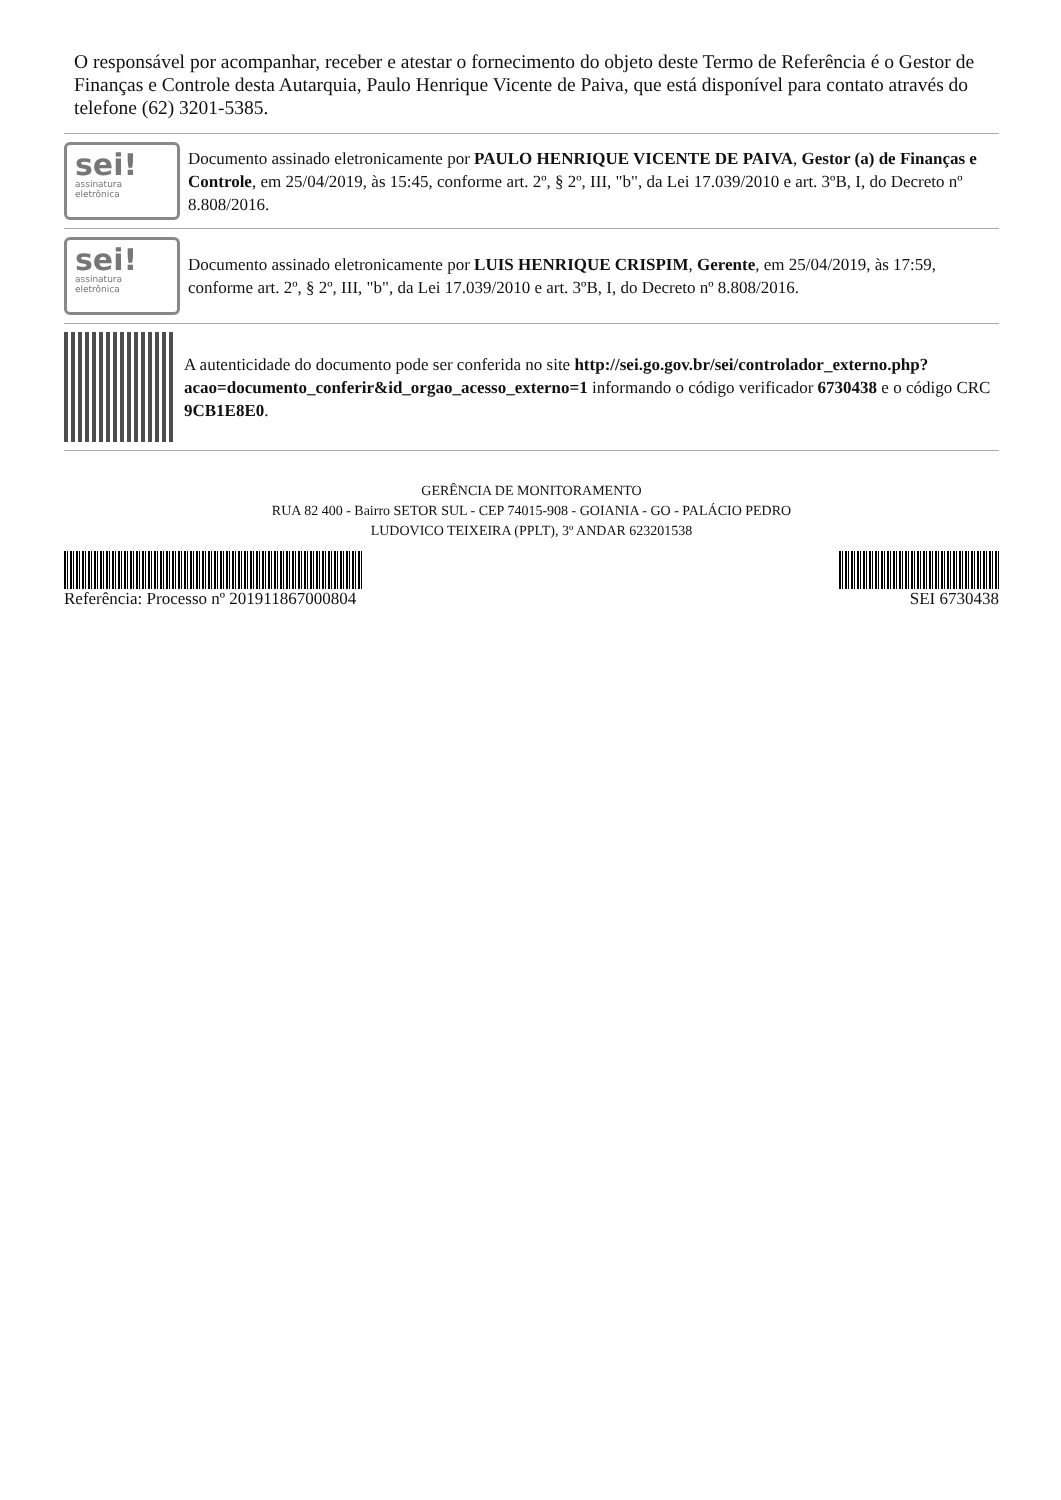O responsável por acompanhar, receber e atestar o fornecimento do objeto deste Termo de Referência é o Gestor de Finanças e Controle desta Autarquia, Paulo Henrique Vicente de Paiva, que está disponível para contato através do telefone (62) 3201-5385.
sei!
assinatura
eletrônica
Documento assinado eletronicamente por PAULO HENRIQUE VICENTE DE PAIVA, Gestor (a) de Finanças e Controle, em 25/04/2019, às 15:45, conforme art. 2º, § 2º, III, "b", da Lei 17.039/2010 e art. 3ºB, I, do Decreto nº 8.808/2016.
sei!
assinatura
eletrônica
Documento assinado eletronicamente por LUIS HENRIQUE CRISPIM, Gerente, em 25/04/2019, às 17:59, conforme art. 2º, § 2º, III, "b", da Lei 17.039/2010 e art. 3ºB, I, do Decreto nº 8.808/2016.
A autenticidade do documento pode ser conferida no site http://sei.go.gov.br/sei/controlador_externo.php?acao=documento_conferir&id_orgao_acesso_externo=1 informando o código verificador 6730438 e o código CRC 9CB1E8E0.
GERÊNCIA DE MONITORAMENTO
RUA 82 400 - Bairro SETOR SUL - CEP 74015-908 - GOIANIA - GO - PALÁCIO PEDRO
LUDOVICO TEIXEIRA (PPLT), 3º ANDAR 623201538
Referência: Processo nº 201911867000804 SEI 6730438